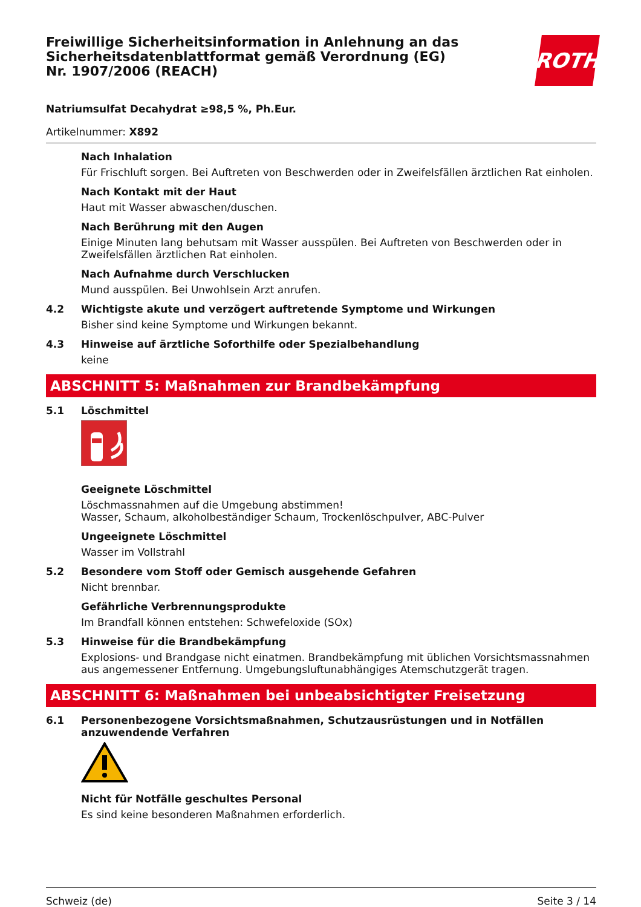Freiwillige Sicherheitsinformation in Anlehnung an das Sicherheitsdatenblattformat gemäß Verordnung (EG) Nr. 1907/2006 (REACH)
ROTH
Natriumsulfat Decahydrat ≥98,5 %, Ph.Eur.
Artikelnummer: X892
Nach Inhalation
Für Frischluft sorgen. Bei Auftreten von Beschwerden oder in Zweifelsfällen ärztlichen Rat einholen.
Nach Kontakt mit der Haut
Haut mit Wasser abwaschen/duschen.
Nach Berührung mit den Augen
Einige Minuten lang behutsam mit Wasser ausspülen. Bei Auftreten von Beschwerden oder in Zweifelsfällen ärztlichen Rat einholen.
Nach Aufnahme durch Verschlucken
Mund ausspülen. Bei Unwohlsein Arzt anrufen.
4.2 Wichtigste akute und verzögert auftretende Symptome und Wirkungen
Bisher sind keine Symptome und Wirkungen bekannt.
4.3 Hinweise auf ärztliche Soforthilfe oder Spezialbehandlung
keine
ABSCHNITT 5: Maßnahmen zur Brandbekämpfung
5.1 Löschmittel
Geeignete Löschmittel
Löschmassnahmen auf die Umgebung abstimmen!
Wasser, Schaum, alkoholbeständiger Schaum, Trockenlöschpulver, ABC-Pulver
Ungeeignete Löschmittel
Wasser im Vollstrahl
5.2 Besondere vom Stoff oder Gemisch ausgehende Gefahren
Nicht brennbar.
Gefährliche Verbrennungsprodukte
Im Brandfall können entstehen: Schwefeloxide (SOx)
5.3 Hinweise für die Brandbekämpfung
Explosions- und Brandgase nicht einatmen. Brandbekämpfung mit üblichen Vorsichtsmassnahmen aus angemessener Entfernung. Umgebungsluftunabhängiges Atemschutzgerät tragen.
ABSCHNITT 6: Maßnahmen bei unbeabsichtigter Freisetzung
6.1 Personenbezogene Vorsichtsmaßnahmen, Schutzausrüstungen und in Notfällen anzuwendende Verfahren
Nicht für Notfälle geschultes Personal
Es sind keine besonderen Maßnahmen erforderlich.
Schweiz (de) Seite 3 / 14